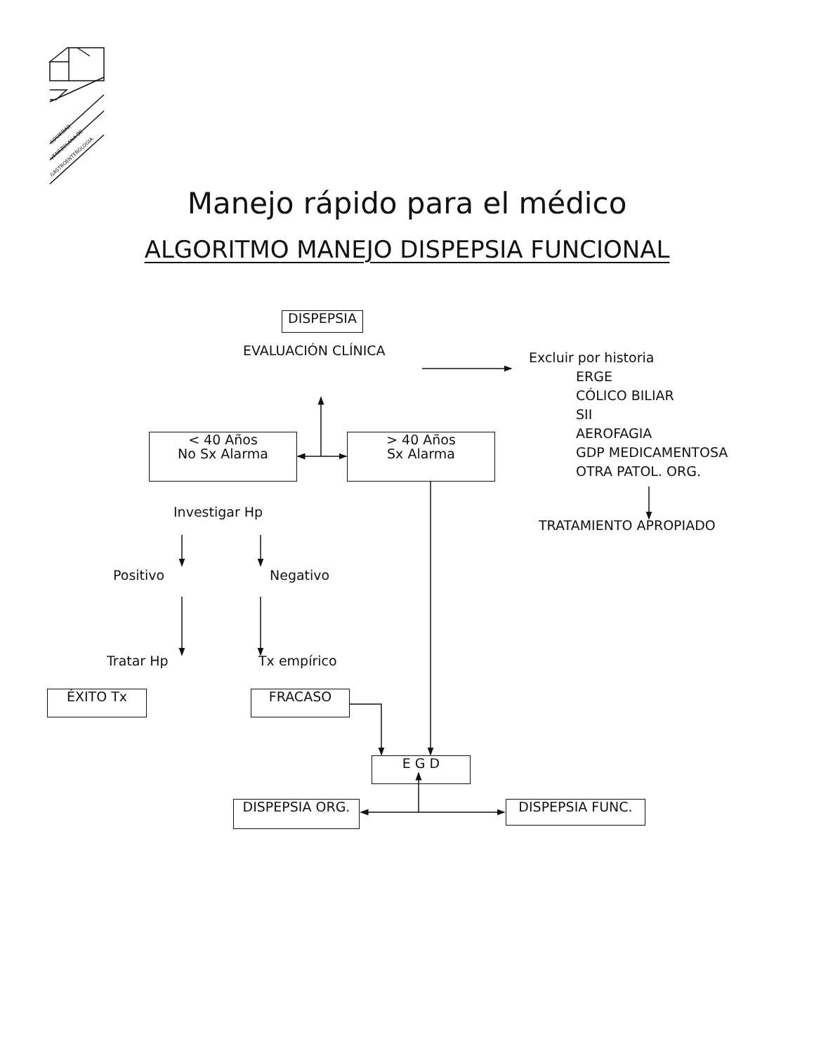SOCIEDAD
VENEZOLANA DE
GASTROENTEROLOGIA
Manejo rápido para el médico
ALGORITMO MANEJO DISPEPSIA FUNCIONAL
DISPEPSIA
EVALUACIÓN CLÍNICA
Excluir por historia
< 40 Años
No Sx Alarma
> 40 Años
Sx Alarma
ERGE
CÓLICO BILIAR
SII
AEROFAGIA
GDP MEDICAMENTOSA
OTRA PATOL. ORG.
Investigar Hp
TRATAMIENTO APROPIADO
Positivo Negativo
Tratar Hp Tx empírico
ÉXITO Tx FRACASO
E G D
DISPEPSIA ORG.
DISPEPSIA FUNC.